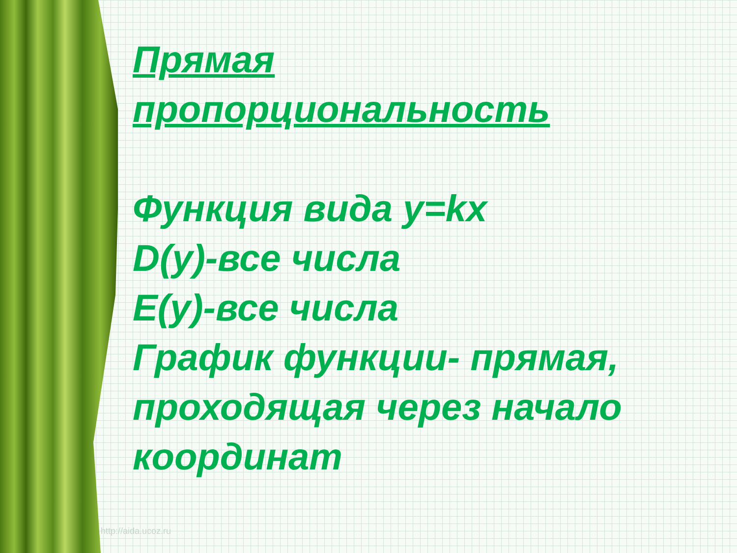Прямая
пропорциональность
Функция вида y=kx
D(y)-все числа
E(y)-все числа
График функции- прямая, проходящая через начало координат
http://aida.ucoz.ru